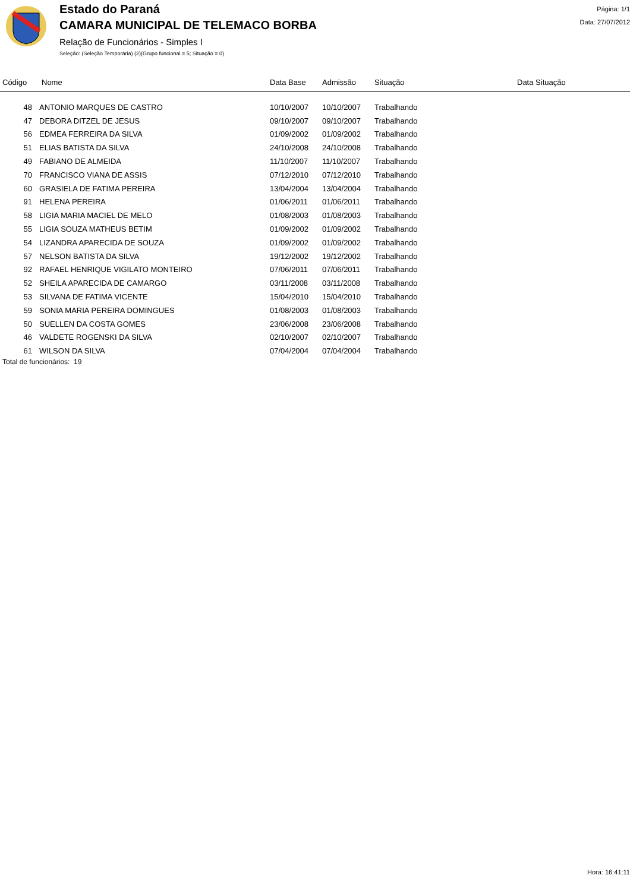Estado do Paraná
CAMARA MUNICIPAL DE TELEMACO BORBA
Relação de Funcionários - Simples I
Seleção: (Seleção Temporária) (2)(Grupo funcional = 5; Situação = 0)
Página: 1/1
Data: 27/07/2012
| Código | Nome | Data Base | Admissão | Situação | Data Situação |
| --- | --- | --- | --- | --- | --- |
| 48 | ANTONIO MARQUES DE CASTRO | 10/10/2007 | 10/10/2007 | Trabalhando | |
| 47 | DEBORA DITZEL DE JESUS | 09/10/2007 | 09/10/2007 | Trabalhando | |
| 56 | EDMEA FERREIRA DA SILVA | 01/09/2002 | 01/09/2002 | Trabalhando | |
| 51 | ELIAS BATISTA DA SILVA | 24/10/2008 | 24/10/2008 | Trabalhando | |
| 49 | FABIANO DE ALMEIDA | 11/10/2007 | 11/10/2007 | Trabalhando | |
| 70 | FRANCISCO VIANA DE ASSIS | 07/12/2010 | 07/12/2010 | Trabalhando | |
| 60 | GRASIELA DE FATIMA PEREIRA | 13/04/2004 | 13/04/2004 | Trabalhando | |
| 91 | HELENA PEREIRA | 01/06/2011 | 01/06/2011 | Trabalhando | |
| 58 | LIGIA MARIA MACIEL DE MELO | 01/08/2003 | 01/08/2003 | Trabalhando | |
| 55 | LIGIA SOUZA MATHEUS BETIM | 01/09/2002 | 01/09/2002 | Trabalhando | |
| 54 | LIZANDRA APARECIDA DE SOUZA | 01/09/2002 | 01/09/2002 | Trabalhando | |
| 57 | NELSON BATISTA DA SILVA | 19/12/2002 | 19/12/2002 | Trabalhando | |
| 92 | RAFAEL HENRIQUE VIGILATO MONTEIRO | 07/06/2011 | 07/06/2011 | Trabalhando | |
| 52 | SHEILA APARECIDA DE CAMARGO | 03/11/2008 | 03/11/2008 | Trabalhando | |
| 53 | SILVANA DE FATIMA VICENTE | 15/04/2010 | 15/04/2010 | Trabalhando | |
| 59 | SONIA MARIA PEREIRA DOMINGUES | 01/08/2003 | 01/08/2003 | Trabalhando | |
| 50 | SUELLEN DA COSTA GOMES | 23/06/2008 | 23/06/2008 | Trabalhando | |
| 46 | VALDETE ROGENSKI DA SILVA | 02/10/2007 | 02/10/2007 | Trabalhando | |
| 61 | WILSON DA SILVA | 07/04/2004 | 07/04/2004 | Trabalhando | |
Total de funcionários: 19
Hora: 16:41:11